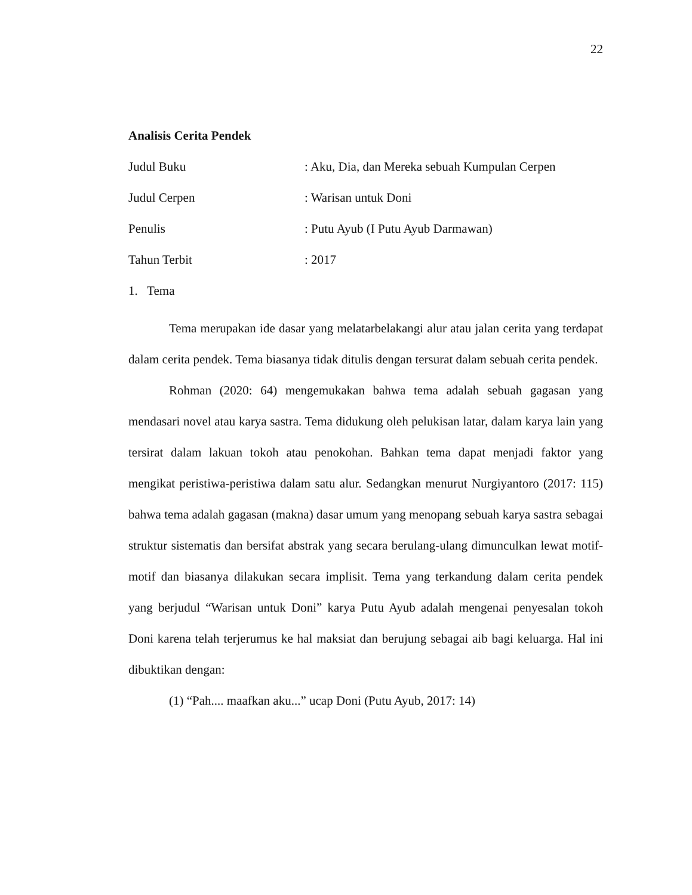22
Analisis Cerita Pendek
Judul Buku: Aku, Dia, dan Mereka sebuah Kumpulan Cerpen
Judul Cerpen: Warisan untuk Doni
Penulis: Putu Ayub (I Putu Ayub Darmawan)
Tahun Terbit: 2017
1. Tema
Tema merupakan ide dasar yang melatarbelakangi alur atau jalan cerita yang terdapat dalam cerita pendek. Tema biasanya tidak ditulis dengan tersurat dalam sebuah cerita pendek.
Rohman (2020: 64) mengemukakan bahwa tema adalah sebuah gagasan yang mendasari novel atau karya sastra. Tema didukung oleh pelukisan latar, dalam karya lain yang tersirat dalam lakuan tokoh atau penokohan. Bahkan tema dapat menjadi faktor yang mengikat peristiwa-peristiwa dalam satu alur. Sedangkan menurut Nurgiyantoro (2017: 115) bahwa tema adalah gagasan (makna) dasar umum yang menopang sebuah karya sastra sebagai struktur sistematis dan bersifat abstrak yang secara berulang-ulang dimunculkan lewat motif-motif dan biasanya dilakukan secara implisit. Tema yang terkandung dalam cerita pendek yang berjudul “Warisan untuk Doni” karya Putu Ayub adalah mengenai penyesalan tokoh Doni karena telah terjerumus ke hal maksiat dan berujung sebagai aib bagi keluarga. Hal ini dibuktikan dengan:
(1) “Pah.... maafkan aku...” ucap Doni (Putu Ayub, 2017: 14)